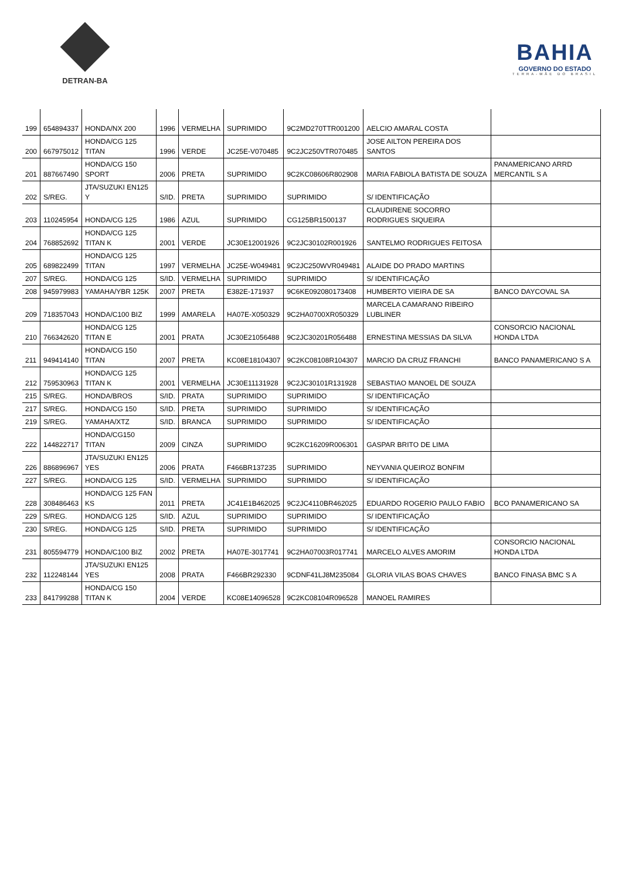DETRAN-BA
BAHIA
GOVERNO DO ESTADO
TERRA-MÃE DO BRASIL
| 199 | 654894337 | HONDA/NX 200 | 1996 | VERMELHA | SUPRIMIDO | 9C2MD270TTR001200 | AELCIO AMARAL COSTA | |
| 200 | 667975012 | HONDA/CG 125 TITAN | 1996 | VERDE | JC25E-V070485 | 9C2JC250VTR070485 | JOSE AILTON PEREIRA DOS SANTOS | |
| 201 | 887667490 | HONDA/CG 150 SPORT | 2006 | PRETA | SUPRIMIDO | 9C2KC08606R802908 | MARIA FABIOLA BATISTA DE SOUZA | PANAMERICANO ARRD MERCANTIL S A |
| 202 | S/REG. | JTA/SUZUKI EN125 Y | S/ID. | PRETA | SUPRIMIDO | SUPRIMIDO | S/ IDENTIFICAÇÃO | |
| 203 | 110245954 | HONDA/CG 125 | 1986 | AZUL | SUPRIMIDO | CG125BR1500137 | CLAUDIRENE SOCORRO RODRIGUES SIQUEIRA | |
| 204 | 768852692 | HONDA/CG 125 TITAN K | 2001 | VERDE | JC30E12001926 | 9C2JC30102R001926 | SANTELMO RODRIGUES FEITOSA | |
| 205 | 689822499 | HONDA/CG 125 TITAN | 1997 | VERMELHA | JC25E-W049481 | 9C2JC250WVR049481 | ALAIDE DO PRADO MARTINS | |
| 207 | S/REG. | HONDA/CG 125 | S/ID. | VERMELHA | SUPRIMIDO | SUPRIMIDO | S/ IDENTIFICAÇÃO | |
| 208 | 945979983 | YAMAHA/YBR 125K | 2007 | PRETA | E382E-171937 | 9C6KE092080173408 | HUMBERTO VIEIRA DE SA | BANCO DAYCOVAL SA |
| 209 | 718357043 | HONDA/C100 BIZ | 1999 | AMARELA | HA07E-X050329 | 9C2HA0700XR050329 | MARCELA CAMARANO RIBEIRO LUBLINER | |
| 210 | 766342620 | HONDA/CG 125 TITAN E | 2001 | PRATA | JC30E21056488 | 9C2JC30201R056488 | ERNESTINA MESSIAS DA SILVA | CONSORCIO NACIONAL HONDA LTDA |
| 211 | 949414140 | HONDA/CG 150 TITAN | 2007 | PRETA | KC08E18104307 | 9C2KC08108R104307 | MARCIO DA CRUZ FRANCHI | BANCO PANAMERICANO S A |
| 212 | 759530963 | HONDA/CG 125 TITAN K | 2001 | VERMELHA | JC30E11131928 | 9C2JC30101R131928 | SEBASTIAO MANOEL DE SOUZA | |
| 215 | S/REG. | HONDA/BROS | S/ID. | PRATA | SUPRIMIDO | SUPRIMIDO | S/ IDENTIFICAÇÃO | |
| 217 | S/REG. | HONDA/CG 150 | S/ID. | PRETA | SUPRIMIDO | SUPRIMIDO | S/ IDENTIFICAÇÃO | |
| 219 | S/REG. | YAMAHA/XTZ | S/ID. | BRANCA | SUPRIMIDO | SUPRIMIDO | S/ IDENTIFICAÇÃO | |
| 222 | 144822717 | HONDA/CG150 TITAN | 2009 | CINZA | SUPRIMIDO | 9C2KC16209R006301 | GASPAR BRITO DE LIMA | |
| 226 | 886896967 | JTA/SUZUKI EN125 YES | 2006 | PRATA | F466BR137235 | SUPRIMIDO | NEYVANIA QUEIROZ BONFIM | |
| 227 | S/REG. | HONDA/CG 125 | S/ID. | VERMELHA | SUPRIMIDO | SUPRIMIDO | S/ IDENTIFICAÇÃO | |
| 228 | 308486463 | HONDA/CG 125 FAN KS | 2011 | PRETA | JC41E1B462025 | 9C2JC4110BR462025 | EDUARDO ROGERIO PAULO FABIO | BCO PANAMERICANO SA |
| 229 | S/REG. | HONDA/CG 125 | S/ID. | AZUL | SUPRIMIDO | SUPRIMIDO | S/ IDENTIFICAÇÃO | |
| 230 | S/REG. | HONDA/CG 125 | S/ID. | PRETA | SUPRIMIDO | SUPRIMIDO | S/ IDENTIFICAÇÃO | |
| 231 | 805594779 | HONDA/C100 BIZ | 2002 | PRETA | HA07E-3017741 | 9C2HA07003R017741 | MARCELO ALVES AMORIM | CONSORCIO NACIONAL HONDA LTDA |
| 232 | 112248144 | JTA/SUZUKI EN125 YES | 2008 | PRATA | F466BR292330 | 9CDNF41LJ8M235084 | GLORIA VILAS BOAS CHAVES | BANCO FINASA BMC S A |
| 233 | 841799288 | HONDA/CG 150 TITAN K | 2004 | VERDE | KC08E14096528 | 9C2KC08104R096528 | MANOEL RAMIRES | |